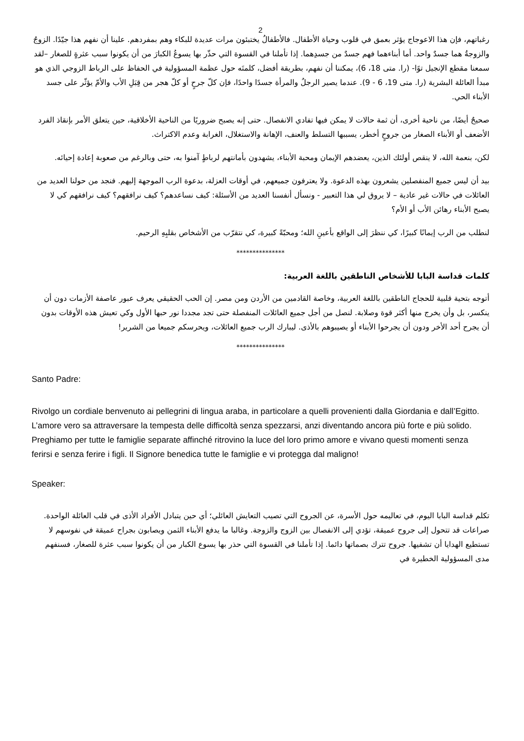2
رغباتهم، فإن هذا الاعوجاج يؤثر بعمق في قلوب وحياة الأطفال. فالأطفالُ يختبئون مرات عديدة للبكاء وهم بمفردهم. علينا أن نفهم هذا جيّدًا. الزوجُ والزوجةُ هما جسدٌ واحد. أما أبناءهما فهم جسدٌ من جسدِهما. إذا تأملنا في القسوة التي حذّر بها يسوعُ الكبارَ من أن يكونوا سبب عثرةٍ للصغار –لقد سمعنا مقطع الإنجيل توًا- (را. متى 18، 6)، يمكننا أن نفهم، بطريقة أفضل، كلمتَه حول عظمة المسؤولية في الحفاظ على الرباط الزوجي الذي هو مبدأ العائلة البشرية (را. متى 19، 6 - 9). عندما يصير الرجلُ والمرأة جسدًا واحدًا، فإن كلّ جرحٍ أو كلّ هجر من قِبَلِ الأب والأمّ يؤثّر على جسد الأبناء الحي.
صحيحٌ أيضًا، من ناحية أخرى، أن ثمة حالات لا يمكن فيها تفادي الانفصال. حتى إنه يصبح ضروريًا من الناحية الأخلاقية، حين يتعلق الأمر بإنقاذ الفرد الأضعف أو الأبناء الصغار من جروحٍ أخطر، يسببها التسلط والعنف، الإهانة والاستغلال، الغرابة وعدم الاكتراث.
لكن، بنعمة الله، لا ينقص أولئك الذين، يعضدهم الإيمان ومحبة الأبناء، يشهدون بأمانتهم لرباطٍ آمنوا به، حتى وبالرغم من صعوبة إعادة إحيائه.
بيد أن ليس جميع المنفصلين يشعرون بهذه الدعوة. ولا يعترفون جميعهم، في أوقات العزلة، بدعوة الرب الموجهة إليهم. فنجد من حولنا العديد من العائلات في حالات غير عادية – لا يروق لي هذا التعبير - ونسأل أنفسنا العديد من الأسئلة: كيف نساعدهم؟ كيف نرافقهم؟ كيف نرافقهم كي لا يصبح الأبناء رهائن الأب أو الأم؟
لنطلب من الرب إيمانًا كبيرًا، كي ننظرَ إلى الواقع بأعينِ الله؛ ومحبّةً كبيرة، كي نتقرّب من الأشخاص بقلبِهِ الرحيم.
***************
كلمات قداسة البابا للأشخاص الناطقين باللغة العربية:
أتوجه بتحية قلبية للحجاج الناطقين باللغة العربية، وخاصة القادمين من الأردن ومن مصر. إن الحب الحقيقي يعرف عبور عاصفة الأزمات دون أن ينكسر، بل وأن يخرج منها أكثر قوة وصلابة. لنصل من أجل جميع العائلات المنفصلة حتى تجد مجددا نور حبها الأول وكي تعيش هذه الأوقات بدون أن يجرح أحد الأخر ودون أن يجرحوا الأبناء أو يصيبوهم بالأذى. ليبارك الرب جميع العائلات، ويحرسكم جميعا من الشرير!
***************
Santo Padre:
Rivolgo un cordiale benvenuto ai pellegrini di lingua araba, in particolare a quelli provenienti dalla Giordania e dall’Egitto. L’amore vero sa attraversare la tempesta delle difficoltà senza spezzarsi, anzi diventando ancora più forte e più solido. Preghiamo per tutte le famiglie separate affinché ritrovino la luce del loro primo amore e vivano questi momenti senza ferirsi e senza ferire i figli. Il Signore benedica tutte le famiglie e vi protegga dal maligno!
Speaker:
تكلم قداسة البابا اليوم، في تعاليمه حول الأسرة، عن الجروح التي تصيب التعايش العائلي؛ أي حين يتبادل الأفراد الأذى في قلب العائلة الواحدة. صراعات قد تتحول إلى جروح عميقة، تؤدي إلى الانفصال بين الزوج والزوجة. وغالبا ما يدفع الأبناء الثمن ويصابون بجراح عميقة في نفوسهم لا تستطيع الهدايا أن تشفيها. جروح تترك بصماتها دائما. إذا تأملنا في القسوة التي حذر بها يسوع الكبار من أن يكونوا سبب عثرة للصغار، فسنفهم مدى المسؤولية الخطيرة في